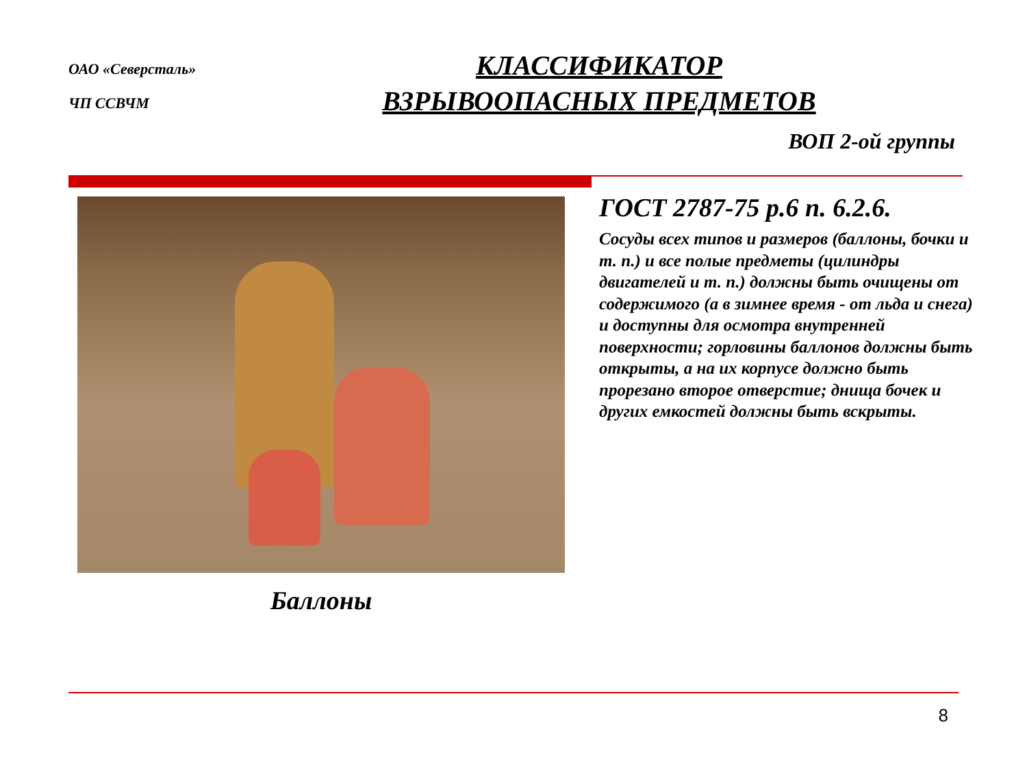ОАО «Северсталь»
ЧП ССВЧМ
КЛАССИФИКАТОР
ВЗРЫВООПАСНЫХ ПРЕДМЕТОВ
ВОП 2-ой группы
Баллоны
ГОСТ 2787-75 р.6 п. 6.2.6.
Сосуды всех типов и размеров (баллоны, бочки и т. п.) и все полые предметы (цилиндры двигателей и т. п.) должны быть очищены от содержимого (а в зимнее время - от льда и снега) и доступны для осмотра внутренней поверхности; горловины баллонов должны быть открыты, а на их корпусе должно быть прорезано второе отверстие; днища бочек и других емкостей должны быть вскрыты.
8